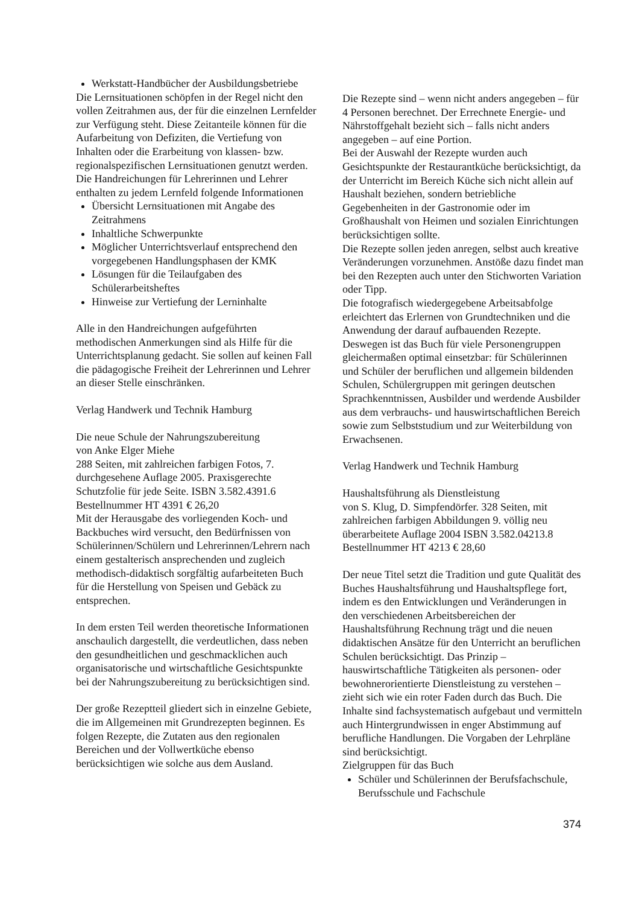Werkstatt-Handbücher der Ausbildungsbetriebe
Die Lernsituationen schöpfen in der Regel nicht den vollen Zeitrahmen aus, der für die einzelnen Lernfelder zur Verfügung steht. Diese Zeitanteile können für die Aufarbeitung von Defiziten, die Vertiefung von Inhalten oder die Erarbeitung von klassen- bzw. regionalspezifischen Lernsituationen genutzt werden.
Die Handreichungen für Lehrerinnen und Lehrer enthalten zu jedem Lernfeld folgende Informationen
Übersicht Lernsituationen mit Angabe des Zeitrahmens
Inhaltliche Schwerpunkte
Möglicher Unterrichtsverlauf entsprechend den vorgegebenen Handlungsphasen der KMK
Lösungen für die Teilaufgaben des Schülerarbeitsheftes
Hinweise zur Vertiefung der Lerninhalte
Alle in den Handreichungen aufgeführten methodischen Anmerkungen sind als Hilfe für die Unterrichtsplanung gedacht. Sie sollen auf keinen Fall die pädagogische Freiheit der Lehrerinnen und Lehrer an dieser Stelle einschränken.
Verlag Handwerk und Technik Hamburg
Die neue Schule der Nahrungszubereitung
von Anke Elger Miehe
288 Seiten, mit zahlreichen farbigen Fotos, 7. durchgesehene Auflage 2005. Praxisgerechte Schutzfolie für jede Seite. ISBN 3.582.4391.6 Bestellnummer HT 4391 € 26,20
Mit der Herausgabe des vorliegenden Koch- und Backbuches wird versucht, den Bedürfnissen von Schülerinnen/Schülern und Lehrerinnen/Lehrern nach einem gestalterisch ansprechenden und zugleich methodisch-didaktisch sorgfältig aufarbeiteten Buch für die Herstellung von Speisen und Gebäck zu entsprechen.
In dem ersten Teil werden theoretische Informationen anschaulich dargestellt, die verdeutlichen, dass neben den gesundheitlichen und geschmacklichen auch organisatorische und wirtschaftliche Gesichtspunkte bei der Nahrungszubereitung zu berücksichtigen sind.
Der große Rezeptteil gliedert sich in einzelne Gebiete, die im Allgemeinen mit Grundrezepten beginnen. Es folgen Rezepte, die Zutaten aus den regionalen Bereichen und der Vollwertküche ebenso berücksichtigen wie solche aus dem Ausland.
Die Rezepte sind – wenn nicht anders angegeben – für 4 Personen berechnet. Der Errechnete Energie- und Nährstoffgehalt bezieht sich – falls nicht anders angegeben – auf eine Portion.
Bei der Auswahl der Rezepte wurden auch Gesichtspunkte der Restaurantküche berücksichtigt, da der Unterricht im Bereich Küche sich nicht allein auf Haushalt beziehen, sondern betriebliche Gegebenheiten in der Gastronomie oder im Großhaushalt von Heimen und sozialen Einrichtungen berücksichtigen sollte.
Die Rezepte sollen jeden anregen, selbst auch kreative Veränderungen vorzunehmen. Anstöße dazu findet man bei den Rezepten auch unter den Stichworten Variation oder Tipp.
Die fotografisch wiedergegebene Arbeitsabfolge erleichtert das Erlernen von Grundtechniken und die Anwendung der darauf aufbauenden Rezepte. Deswegen ist das Buch für viele Personengruppen gleichermaßen optimal einsetzbar: für Schülerinnen und Schüler der beruflichen und allgemein bildenden Schulen, Schülergruppen mit geringen deutschen Sprachkenntnissen, Ausbilder und werdende Ausbilder aus dem verbrauchs- und hauswirtschaftlichen Bereich sowie zum Selbststudium und zur Weiterbildung von Erwachsenen.
Verlag Handwerk und Technik Hamburg
Haushaltsführung als Dienstleistung
von S. Klug, D. Simpfendörfer. 328 Seiten, mit zahlreichen farbigen Abbildungen 9. völlig neu überarbeitete Auflage 2004 ISBN 3.582.04213.8 Bestellnummer HT 4213 € 28,60
Der neue Titel setzt die Tradition und gute Qualität des Buches Haushaltsführung und Haushaltspflege fort, indem es den Entwicklungen und Veränderungen in den verschiedenen Arbeitsbereichen der Haushaltsführung Rechnung trägt und die neuen didaktischen Ansätze für den Unterricht an beruflichen Schulen berücksichtigt. Das Prinzip – hauswirtschaftliche Tätigkeiten als personen- oder bewohnerorientierte Dienstleistung zu verstehen – zieht sich wie ein roter Faden durch das Buch. Die Inhalte sind fachsystematisch aufgebaut und vermitteln auch Hintergrundwissen in enger Abstimmung auf berufliche Handlungen. Die Vorgaben der Lehrpläne sind berücksichtigt.
Zielgruppen für das Buch
Schüler und Schülerinnen der Berufsfachschule, Berufsschule und Fachschule
374